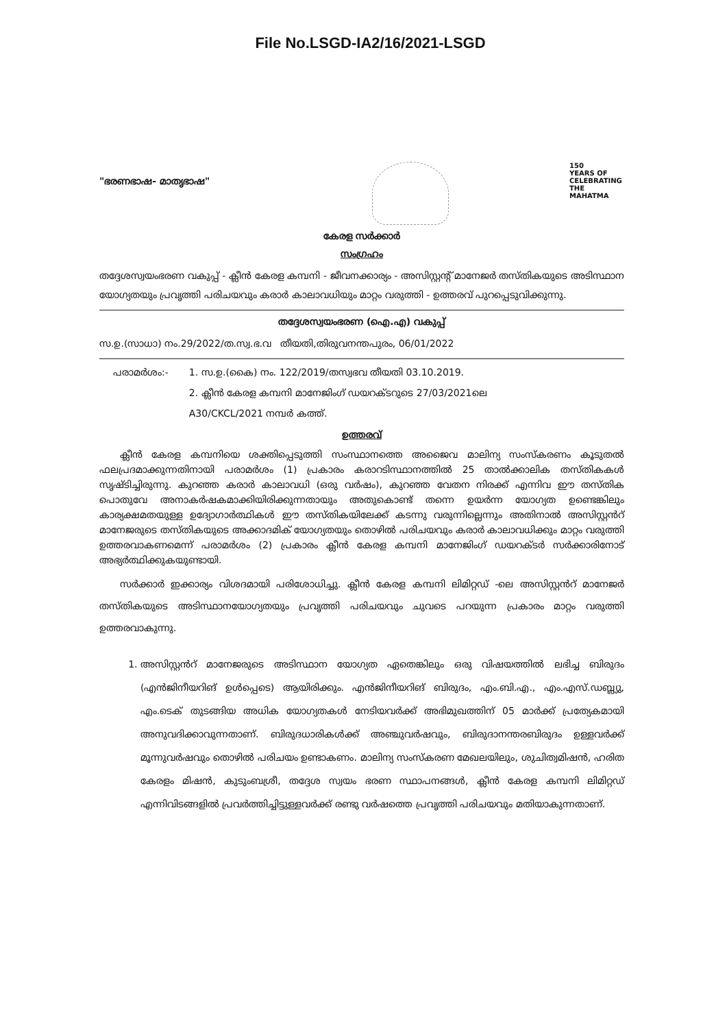File No.LSGD-IA2/16/2021-LSGD
"ഭരണഭാഷ- മാതൃഭാഷ"
150
YEARS OF CELEBRATING THE MAHATMA
കേരള സർക്കാർ
സംഗ്രഹം
തദ്ദേശസ്വയംഭരണ വകുപ്പ് - ക്ലീൻ കേരള കമ്പനി - ജീവനക്കാര്യം - അസിസ്റ്റന്റ് മാനേജർ തസ്തികയുടെ അടിസ്ഥാന യോഗ്യതയും പ്രവൃത്തി പരിചയവും കരാർ കാലാവധിയും മാറ്റം വരുത്തി - ഉത്തരവ് പുറപ്പെടുവിക്കുന്നു.
തദ്ദേശസ്വയംഭരണ (ഐ.എ) വകുപ്പ്
സ.ഉ.(സാധാ) നം.29/2022/ത.സ്വ.ഭ.വ തീയതി,തിരുവനന്തപുരം, 06/01/2022
പരാമർശം:- 1. സ.ഉ.(കൈ) നം. 122/2019/തസ്വഭവ തീയതി 03.10.2019.
2. ക്ലീൻ കേരള കമ്പനി മാനേജിംഗ് ഡയറക്ടറുടെ 27/03/2021ലെ
A30/CKCL/2021 നമ്പർ കത്ത്.
ഉത്തരവ്
ക്ലീൻ കേരള കമ്പനിയെ ശക്തിപ്പെടുത്തി സംസ്ഥാനത്തെ അജൈവ മാലിന്യ സംസ്കരണം കൂടുതൽ ഫലപ്രദമാക്കുന്നതിനായി പരാമർശം (1) പ്രകാരം കരാറടിസ്ഥാനത്തിൽ 25 താൽക്കാലിക തസ്തികകൾ സൃഷ്ടിച്ചിരുന്നു. കുറഞ്ഞ കരാർ കാലാവധി (ഒരു വർഷം), കുറഞ്ഞ വേതന നിരക്ക് എന്നിവ ഈ തസ്തിക പൊതുവേ അനാകർഷകമാക്കിയിരിക്കുന്നതായും അതുകൊണ്ട് തന്നെ ഉയർന്ന യോഗ്യത ഉണ്ടെങ്കിലും കാര്യക്ഷമതയുള്ള ഉദ്യോഗാർത്ഥികൾ ഈ തസ്തികയിലേക്ക് കടന്നു വരുന്നില്ലെന്നും അതിനാൽ അസിസ്റ്റൻറ് മാനേജരുടെ തസ്തികയുടെ അക്കാദമിക് യോഗ്യതയും തൊഴിൽ പരിചയവും കരാർ കാലാവധിക്കും മാറ്റം വരുത്തി ഉത്തരവാകണമെന്ന് പരാമർശം (2) പ്രകാരം ക്ലീൻ കേരള കമ്പനി മാനേജിംഗ് ഡയറക്ടർ സർക്കാരിനോട് അഭ്യർത്ഥിക്കുകയുണ്ടായി.
സർക്കാർ ഇക്കാര്യം വിശദമായി പരിശോധിച്ചു. ക്ലീൻ കേരള കമ്പനി ലിമിറ്റഡ് -ലെ അസിസ്റ്റൻറ് മാനേജർ തസ്തികയുടെ അടിസ്ഥാനയോഗ്യതയും പ്രവൃത്തി പരിചയവും ചുവടെ പറയുന്ന പ്രകാരം മാറ്റം വരുത്തി ഉത്തരവാകുന്നു.
1. അസിസ്റ്റൻറ് മാനേജരുടെ അടിസ്ഥാന യോഗ്യത ഏതെങ്കിലും ഒരു വിഷയത്തിൽ ലഭിച്ച ബിരുദം (എൻജിനീയറിങ് ഉൾപ്പെടെ) ആയിരിക്കും. എൻജിനീയറിങ് ബിരുദം, എം.ബി.എ., എം.എസ്.ഡബ്ല്യു, എം.ടെക് തുടങ്ങിയ അധിക യോഗ്യതകൾ നേടിയവർക്ക് അഭിമുഖത്തിന് 05 മാർക്ക് പ്രത്യേകമായി അനുവദിക്കാവുന്നതാണ്. ബിരുദധാരികൾക്ക് അഞ്ചുവർഷവും, ബിരുദാനന്തരബിരുദം ഉള്ളവർക്ക് മൂന്നുവർഷവും തൊഴിൽ പരിചയം ഉണ്ടാകണം. മാലിന്യ സംസ്കരണ മേഖലയിലും, ശുചിത്വമിഷൻ, ഹരിത കേരളം മിഷൻ, കുടുംബശ്രീ, തദ്ദേശ സ്വയം ഭരണ സ്ഥാപനങ്ങൾ, ക്ലീൻ കേരള കമ്പനി ലിമിറ്റഡ് എന്നിവിടങ്ങളിൽ പ്രവർത്തിച്ചിട്ടുള്ളവർക്ക് രണ്ടു വർഷത്തെ പ്രവൃത്തി പരിചയവും മതിയാകുന്നതാണ്.